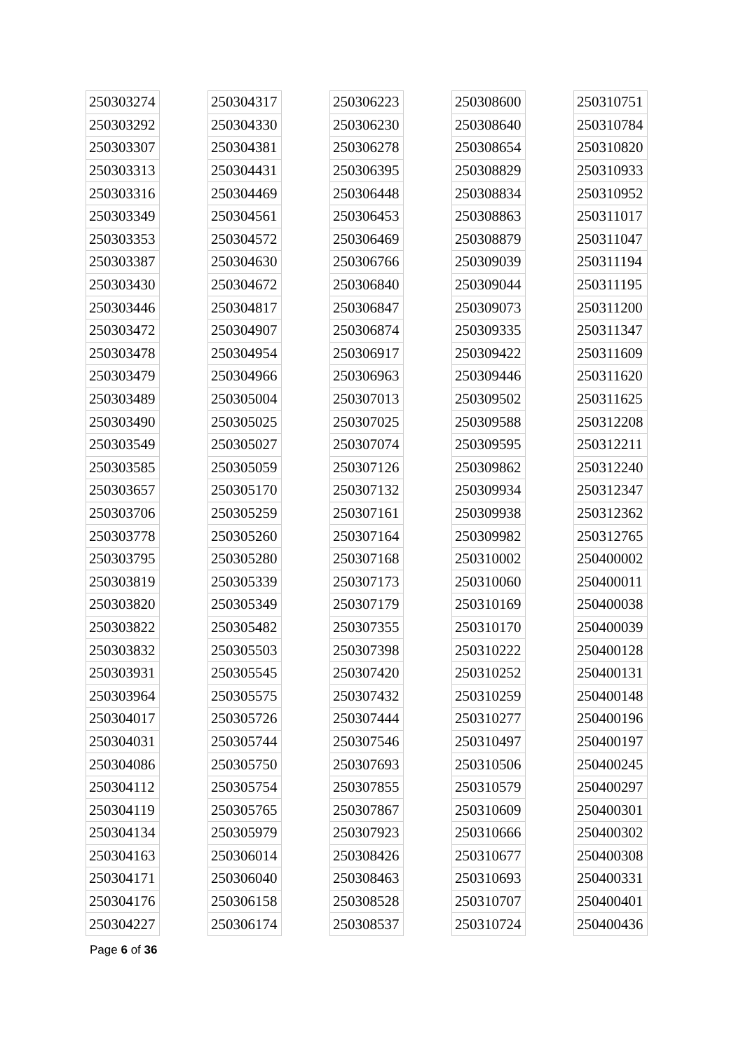| 250303274 |
| 250303292 |
| 250303307 |
| 250303313 |
| 250303316 |
| 250303349 |
| 250303353 |
| 250303387 |
| 250303430 |
| 250303446 |
| 250303472 |
| 250303478 |
| 250303479 |
| 250303489 |
| 250303490 |
| 250303549 |
| 250303585 |
| 250303657 |
| 250303706 |
| 250303778 |
| 250303795 |
| 250303819 |
| 250303820 |
| 250303822 |
| 250303832 |
| 250303931 |
| 250303964 |
| 250304017 |
| 250304031 |
| 250304086 |
| 250304112 |
| 250304119 |
| 250304134 |
| 250304163 |
| 250304171 |
| 250304176 |
| 250304227 |
| 250304317 |
| 250304330 |
| 250304381 |
| 250304431 |
| 250304469 |
| 250304561 |
| 250304572 |
| 250304630 |
| 250304672 |
| 250304817 |
| 250304907 |
| 250304954 |
| 250304966 |
| 250305004 |
| 250305025 |
| 250305027 |
| 250305059 |
| 250305170 |
| 250305259 |
| 250305260 |
| 250305280 |
| 250305339 |
| 250305349 |
| 250305482 |
| 250305503 |
| 250305545 |
| 250305575 |
| 250305726 |
| 250305744 |
| 250305750 |
| 250305754 |
| 250305765 |
| 250305979 |
| 250306014 |
| 250306040 |
| 250306158 |
| 250306174 |
| 250306223 |
| 250306230 |
| 250306278 |
| 250306395 |
| 250306448 |
| 250306453 |
| 250306469 |
| 250306766 |
| 250306840 |
| 250306847 |
| 250306874 |
| 250306917 |
| 250306963 |
| 250307013 |
| 250307025 |
| 250307074 |
| 250307126 |
| 250307132 |
| 250307161 |
| 250307164 |
| 250307168 |
| 250307173 |
| 250307179 |
| 250307355 |
| 250307398 |
| 250307420 |
| 250307432 |
| 250307444 |
| 250307546 |
| 250307693 |
| 250307855 |
| 250307867 |
| 250307923 |
| 250308426 |
| 250308463 |
| 250308528 |
| 250308537 |
| 250308600 |
| 250308640 |
| 250308654 |
| 250308829 |
| 250308834 |
| 250308863 |
| 250308879 |
| 250309039 |
| 250309044 |
| 250309073 |
| 250309335 |
| 250309422 |
| 250309446 |
| 250309502 |
| 250309588 |
| 250309595 |
| 250309862 |
| 250309934 |
| 250309938 |
| 250309982 |
| 250310002 |
| 250310060 |
| 250310169 |
| 250310170 |
| 250310222 |
| 250310252 |
| 250310259 |
| 250310277 |
| 250310497 |
| 250310506 |
| 250310579 |
| 250310609 |
| 250310666 |
| 250310677 |
| 250310693 |
| 250310707 |
| 250310724 |
| 250310751 |
| 250310784 |
| 250310820 |
| 250310933 |
| 250310952 |
| 250311017 |
| 250311047 |
| 250311194 |
| 250311195 |
| 250311200 |
| 250311347 |
| 250311609 |
| 250311620 |
| 250311625 |
| 250312208 |
| 250312211 |
| 250312240 |
| 250312347 |
| 250312362 |
| 250312765 |
| 250400002 |
| 250400011 |
| 250400038 |
| 250400039 |
| 250400128 |
| 250400131 |
| 250400148 |
| 250400196 |
| 250400197 |
| 250400245 |
| 250400297 |
| 250400301 |
| 250400302 |
| 250400308 |
| 250400331 |
| 250400401 |
| 250400436 |
Page 6 of 36